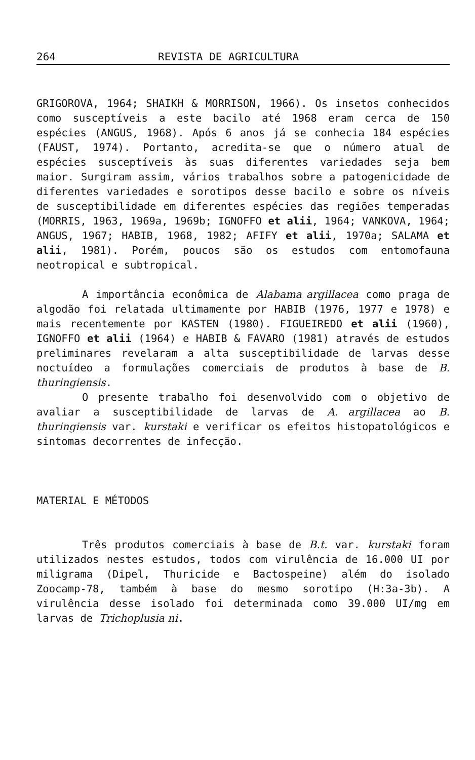264 REVISTA DE AGRICULTURA
GRIGOROVA, 1964; SHAIKH & MORRISON, 1966). Os insetos conhecidos como susceptíveis a este bacilo até 1968 eram cerca de 150 espécies (ANGUS, 1968). Após 6 anos já se conhecia 184 espécies (FAUST, 1974). Portanto, acredita-se que o número atual de espécies susceptíveis às suas diferentes variedades seja bem maior. Surgiram assim, vários trabalhos sobre a patogenicidade de diferentes variedades e sorotipos desse bacilo e sobre os níveis de susceptibilidade em diferentes espécies das regiões temperadas (MORRIS, 1963, 1969a, 1969b; IGNOFFO et alii, 1964; VANKOVA, 1964; ANGUS, 1967; HABIB, 1968, 1982; AFIFY et alii, 1970a; SALAMA et alii, 1981). Porém, poucos são os estudos com entomofauna neotropical e subtropical.
A importância econômica de Alabama argillacea como praga de algodão foi relatada ultimamente por HABIB (1976, 1977 e 1978) e mais recentemente por KASTEN (1980). FIGUEIREDO et alii (1960), IGNOFFO et alii (1964) e HABIB & FAVARO (1981) através de estudos preliminares revelaram a alta susceptibilidade de larvas desse noctuídeo a formulações comerciais de produtos à base de B. thuringiensis.
O presente trabalho foi desenvolvido com o objetivo de avaliar a susceptibilidade de larvas de A. argillacea ao B. thuringiensis var. kurstaki e verificar os efeitos histopatológicos e sintomas decorrentes de infecção.
MATERIAL E MÉTODOS
Três produtos comerciais à base de B.t. var. kurstaki foram utilizados nestes estudos, todos com virulência de 16.000 UI por miligrama (Dipel, Thuricide e Bactospeine) além do isolado Zoocamp-78, também à base do mesmo sorotipo (H:3a-3b). A virulência desse isolado foi determinada como 39.000 UI/mg em larvas de Trichoplusia ni.